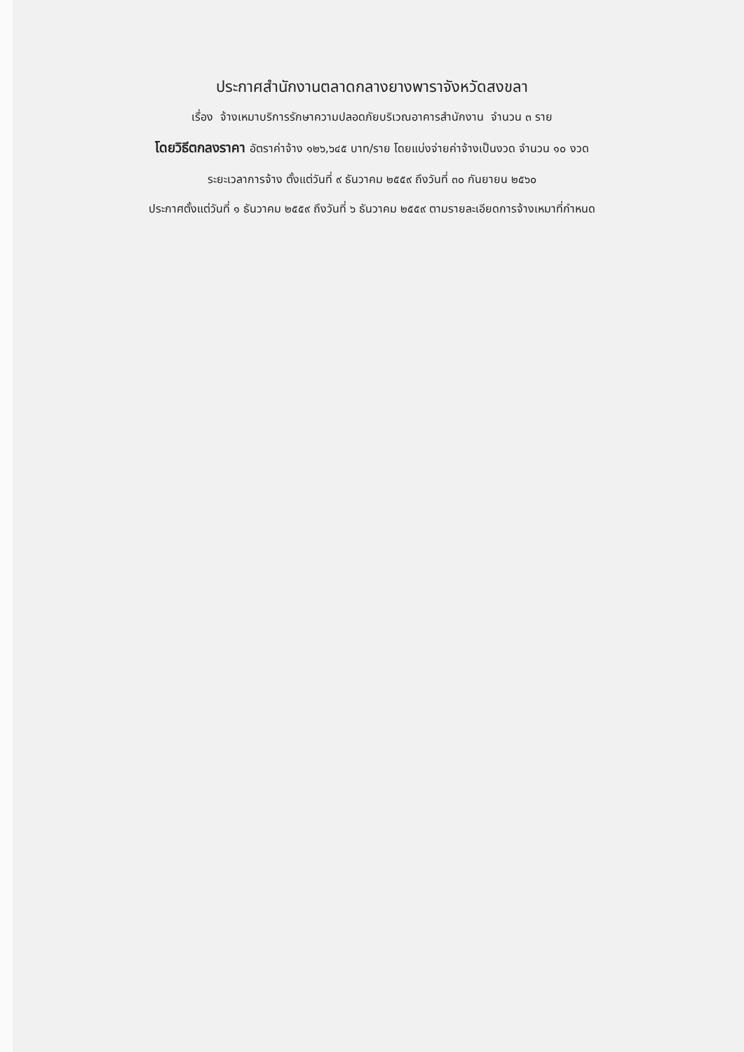ประกาศสำนักงานตลาดกลางยางพาราจังหวัดสงขลา
เรื่อง จ้างเหมาบริการรักษาความปลอดภัยบริเวณอาคารสำนักงาน จำนวน ๓ ราย
โดยวิธีตกลงราคา อัตราค่าจ้าง ๑๒๖,๖๔๕ บาท/ราย โดยแบ่งจ่ายค่าจ้างเป็นงวด จำนวน ๑๐ งวด
ระยะเวลาการจ้าง ตั้งแต่วันที่ ๙ ธันวาคม ๒๕๕๙ ถึงวันที่ ๓๐ กันยายน ๒๕๖๐
ประกาศตั้งแต่วันที่ ๑ ธันวาคม ๒๕๕๙ ถึงวันที่ ๖ ธันวาคม ๒๕๕๙ ตามรายละเอียดการจ้างเหมาที่กำหนด